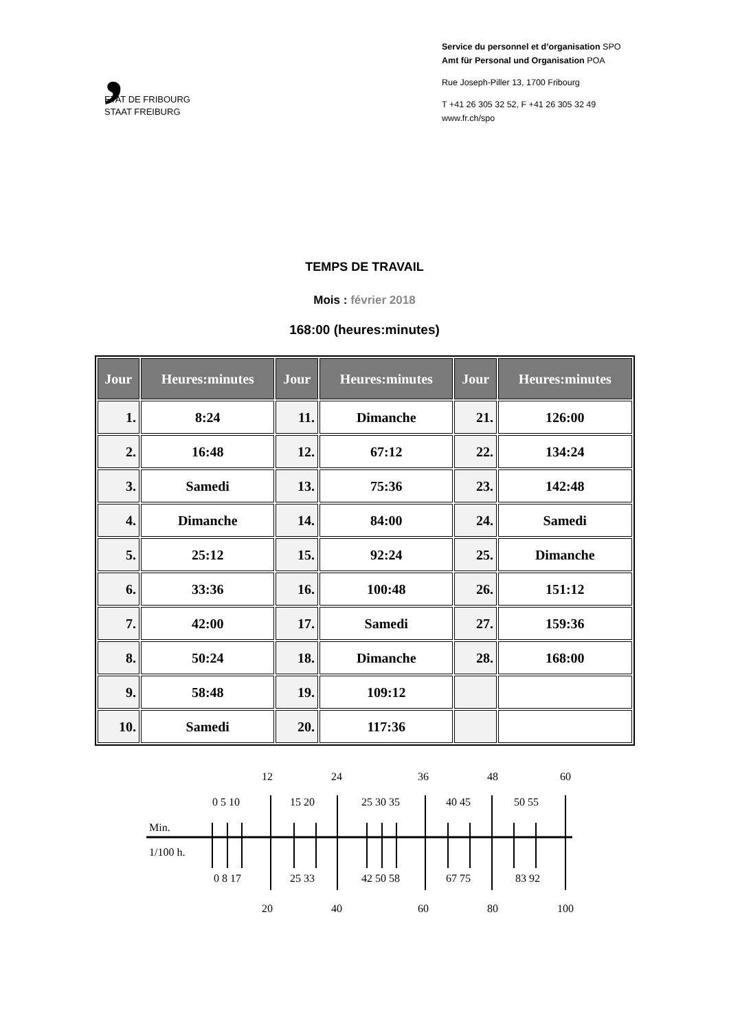,
ETAT DE FRIBOURG
STAAT FREIBURG
Service du personnel et d’organisation SPO
Amt für Personal und Organisation POA
Rue Joseph-Piller 13, 1700 Fribourg
T +41 26 305 32 52, F +41 26 305 32 49
www.fr.ch/spo
TEMPS DE TRAVAIL
Mois : février 2018
168:00 (heures:minutes)
| Jour | Heures:minutes | Jour | Heures:minutes | Jour | Heures:minutes |
| --- | --- | --- | --- | --- | --- |
| 1. | 8:24 | 11. | Dimanche | 21. | 126:00 |
| 2. | 16:48 | 12. | 67:12 | 22. | 134:24 |
| 3. | Samedi | 13. | 75:36 | 23. | 142:48 |
| 4. | Dimanche | 14. | 84:00 | 24. | Samedi |
| 5. | 25:12 | 15. | 92:24 | 25. | Dimanche |
| 6. | 33:36 | 16. | 100:48 | 26. | 151:12 |
| 7. | 42:00 | 17. | Samedi | 27. | 159:36 |
| 8. | 50:24 | 18. | Dimanche | 28. | 168:00 |
| 9. | 58:48 | 19. | 109:12 | | |
| 10. | Samedi | 20. | 117:36 | | |
12
24
36
48
60
0 5 10
15 20
25 30 35
40 45
50 55
0 8 17
25 33
42 50 58
67 75
83 92
20
40
60
80
100
Min.
1/100 h.